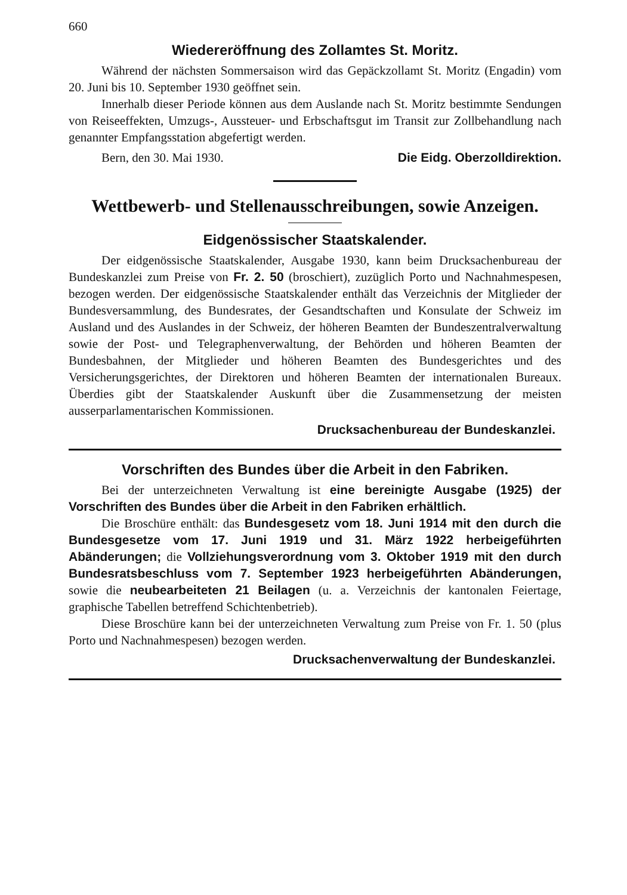660
Wiedereröffnung des Zollamtes St. Moritz.
Während der nächsten Sommersaison wird das Gepäckzollamt St. Moritz (Engadin) vom 20. Juni bis 10. September 1930 geöffnet sein.
Innerhalb dieser Periode können aus dem Auslande nach St. Moritz bestimmte Sendungen von Reiseeffekten, Umzugs-, Aussteuer- und Erbschaftsgut im Transit zur Zollbehandlung nach genannter Empfangsstation abgefertigt werden.
Bern, den 30. Mai 1930. Die Eidg. Oberzolldirektion.
Wettbewerb- und Stellenausschreibungen, sowie Anzeigen.
Eidgenössischer Staatskalender.
Der eidgenössische Staatskalender, Ausgabe 1930, kann beim Drucksachenbureau der Bundeskanzlei zum Preise von Fr. 2. 50 (broschiert), zuzüglich Porto und Nachnahmespesen, bezogen werden. Der eidgenössische Staatskalender enthält das Verzeichnis der Mitglieder der Bundesversammlung, des Bundesrates, der Gesandtschaften und Konsulate der Schweiz im Ausland und des Auslandes in der Schweiz, der höheren Beamten der Bundeszentralverwaltung sowie der Post- und Telegraphenverwaltung, der Behörden und höheren Beamten der Bundesbahnen, der Mitglieder und höheren Beamten des Bundesgerichtes und des Versicherungsgerichtes, der Direktoren und höheren Beamten der internationalen Bureaux. Überdies gibt der Staatskalender Auskunft über die Zusammensetzung der meisten ausserparlamentarischen Kommissionen.
Drucksachenbureau der Bundeskanzlei.
Vorschriften des Bundes über die Arbeit in den Fabriken.
Bei der unterzeichneten Verwaltung ist eine bereinigte Ausgabe (1925) der Vorschriften des Bundes über die Arbeit in den Fabriken erhältlich.
Die Broschüre enthält: das Bundesgesetz vom 18. Juni 1914 mit den durch die Bundesgesetze vom 17. Juni 1919 und 31. März 1922 herbeigeführten Abänderungen; die Vollziehungsverordnung vom 3. Oktober 1919 mit den durch Bundesratsbeschluss vom 7. September 1923 herbeigeführten Abänderungen, sowie die neubearbeiteten 21 Beilagen (u. a. Verzeichnis der kantonalen Feiertage, graphische Tabellen betreffend Schichtenbetrieb).
Diese Broschüre kann bei der unterzeichneten Verwaltung zum Preise von Fr. 1. 50 (plus Porto und Nachnahmespesen) bezogen werden.
Drucksachenverwaltung der Bundeskanzlei.